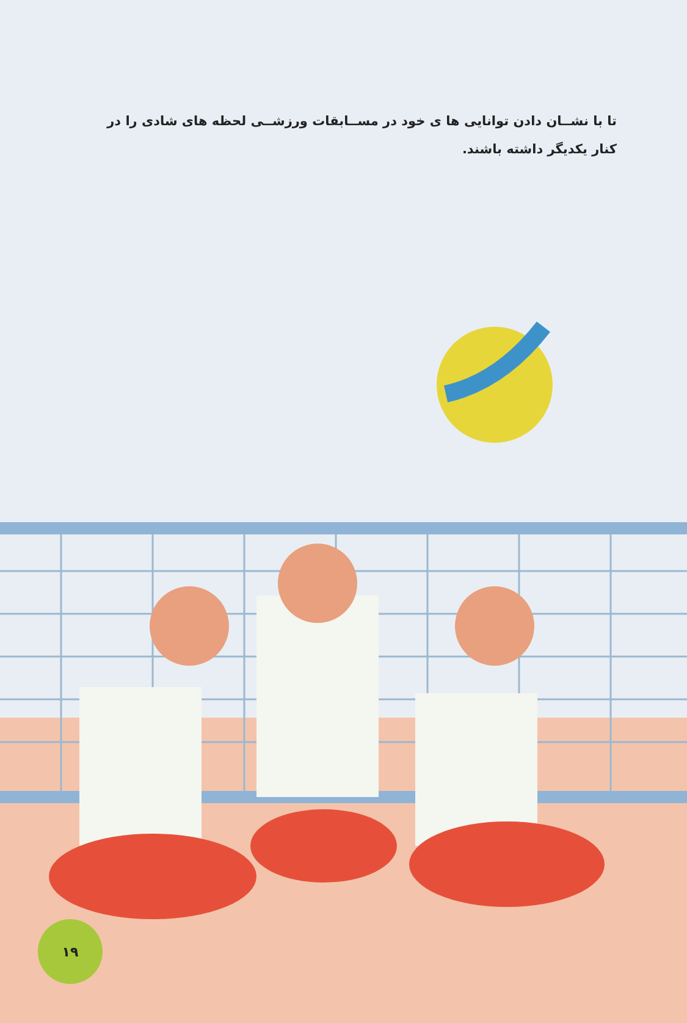تا با نشــان دادن توانایی ها ی خود در مســابقات ورزشــی لحظه های شادی را در کنار یکدیگر داشته باشند.
۱۹